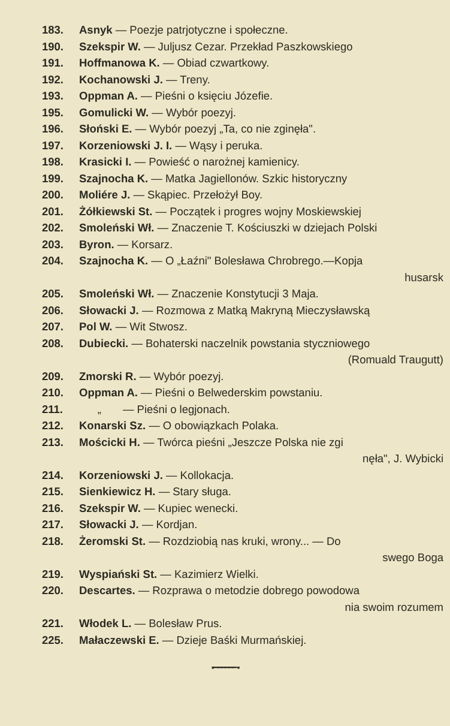| 183. | Asnyk — Poezje patrjotyczne i społeczne. |
| 190. | Szekspir W. — Juljusz Cezar. Przekład Paszkowskiego |
| 191. | Hoffmanowa K. — Obiad czwartkowy. |
| 192. | Kochanowski J. — Treny. |
| 193. | Oppman A. — Pieśni o księciu Józefie. |
| 195. | Gomulicki W. — Wybór poezyj. |
| 196. | Słoński E. — Wybór poezyj „Ta, co nie zginęła". |
| 197. | Korzeniowski J. I. — Wąsy i peruka. |
| 198. | Krasicki I. — Powieść o narożnej kamienicy. |
| 199. | Szajnocha K. — Matka Jagiellonów. Szkic historyczny |
| 200. | Moliére J. — Skąpiec. Przełożył Boy. |
| 201. | Żółkiewski St. — Początek i progres wojny Moskiewskiej |
| 202. | Smoleński Wł. — Znaczenie T. Kościuszki w dziejach Polski |
| 203. | Byron. — Korsarz. |
| 204. | Szajnocha K. — O „Łaźni" Bolesława Chrobrego.—Kopja husarsk |
| 205. | Smoleński Wł. — Znaczenie Konstytucji 3 Maja. |
| 206. | Słowacki J. — Rozmowa z Matką Makryną Mieczysławską |
| 207. | Pol W. — Wit Stwosz. |
| 208. | Dubiecki. — Bohaterski naczelnik powstania styczniowego (Romuald Traugutt) |
| 209. | Zmorski R. — Wybór poezyj. |
| 210. | Oppman A. — Pieśni o Belwederskim powstaniu. |
| 211. | „ — Pieśni o legjonach. |
| 212. | Konarski Sz. — O obowiązkach Polaka. |
| 213. | Mościcki H. — Twórca pieśni „Jeszcze Polska nie zgi nęła", J. Wybicki |
| 214. | Korzeniowski J. — Kollokacja. |
| 215. | Sienkiewicz H. — Stary sługa. |
| 216. | Szekspir W. — Kupiec wenecki. |
| 217. | Słowacki J. — Kordjan. |
| 218. | Żeromski St. — Rozdziobią nas kruki, wrony... — Do swego Boga |
| 219. | Wyspiański St. — Kazimierz Wielki. |
| 220. | Descartes. — Rozprawa o metodzie dobrego powodowa nia swoim rozumem |
| 221. | Włodek L. — Bolesław Prus. |
| 225. | Małaczewski E. — Dzieje Baśki Murmańskiej. |
▪ ━━━━━━ ▪